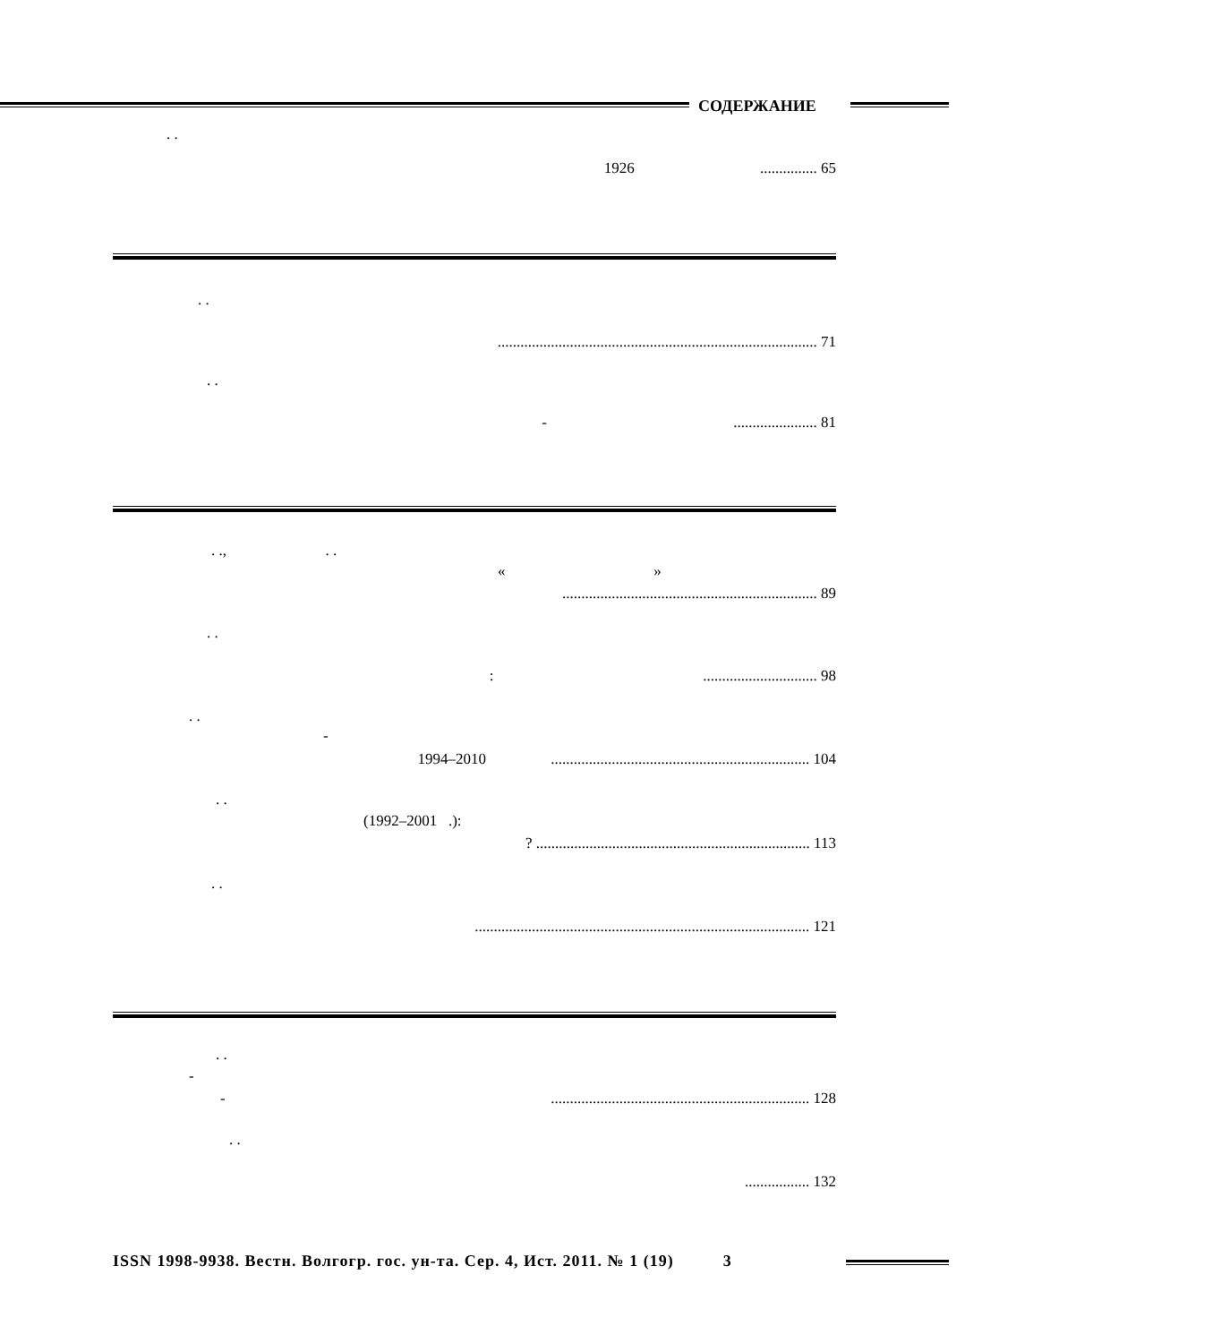СОДЕРЖАНИЕ
. .
1926 ............... 65
. .
.................................................................................... 71
. .
- ...................... 81
. ., . .
« »
................................................................... 89
. .
: .............................. 98
. .
-
1994–2010 .................................................................... 104
. .
(1992–2001 .):
? ........................................................................ 113
. .
........................................................................................ 121
. .
-
- .................................................................... 128
. .
................. 132
ISSN 1998-9938. Вестн. Волгогр. гос. ун-та. Сер. 4, Ист. 2011. № 1 (19) 3